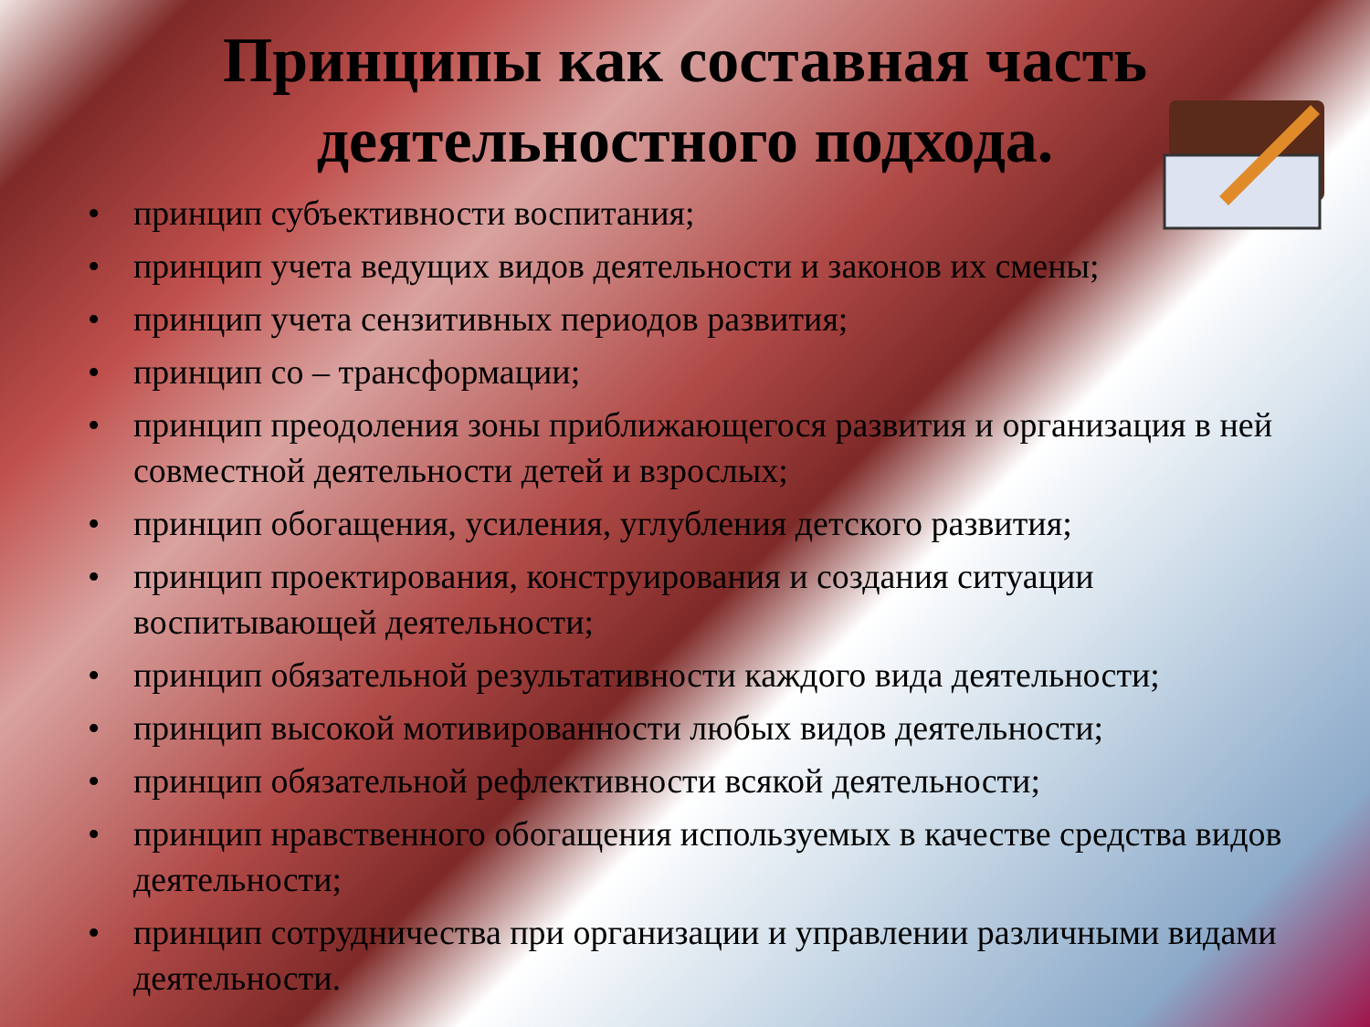Принципы как составная часть
деятельностного подхода.
• принцип субъективности воспитания;
• принцип учета ведущих видов деятельности и законов их смены;
• принцип учета сензитивных периодов развития;
• принцип со – трансформации;
• принцип преодоления зоны приближающегося развития и организация в ней совместной деятельности детей и взрослых;
• принцип обогащения, усиления, углубления детского развития;
• принцип проектирования, конструирования и создания ситуации воспитывающей деятельности;
• принцип обязательной результативности каждого вида деятельности;
• принцип высокой мотивированности любых видов деятельности;
• принцип обязательной рефлективности всякой деятельности;
• принцип нравственного обогащения используемых в качестве средства видов деятельности;
• принцип сотрудничества при организации и управлении различными видами деятельности.